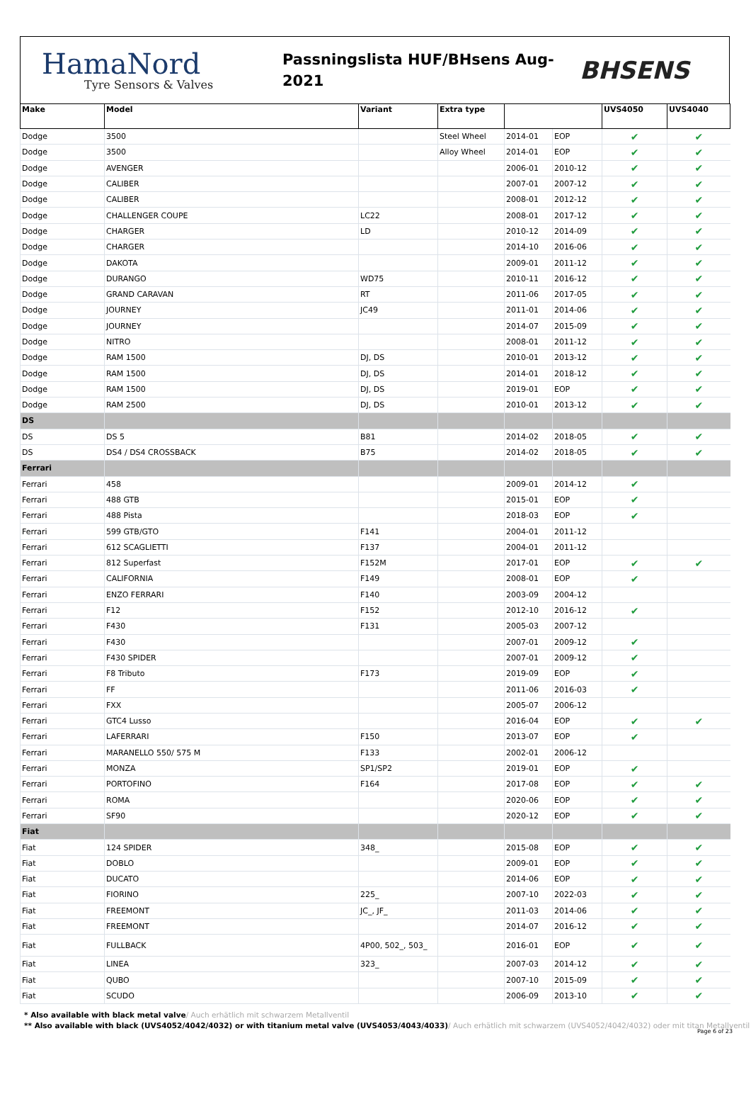HamaNord
Tyre Sensors & Valves
Passningslista HUF/BHsens Aug-
2021
BHSENS
| Make | Model | Variant | Extra type | | | UVS4050 | UVS4040 |
| --- | --- | --- | --- | --- | --- | --- | --- |
| Dodge | 3500 | | Steel Wheel | 2014-01 | EOP | ✔ | ✔ |
| Dodge | 3500 | | Alloy Wheel | 2014-01 | EOP | ✔ | ✔ |
| Dodge | AVENGER | | | 2006-01 | 2010-12 | ✔ | ✔ |
| Dodge | CALIBER | | | 2007-01 | 2007-12 | ✔ | ✔ |
| Dodge | CALIBER | | | 2008-01 | 2012-12 | ✔ | ✔ |
| Dodge | CHALLENGER COUPE | LC22 | | 2008-01 | 2017-12 | ✔ | ✔ |
| Dodge | CHARGER | LD | | 2010-12 | 2014-09 | ✔ | ✔ |
| Dodge | CHARGER | | | 2014-10 | 2016-06 | ✔ | ✔ |
| Dodge | DAKOTA | | | 2009-01 | 2011-12 | ✔ | ✔ |
| Dodge | DURANGO | WD75 | | 2010-11 | 2016-12 | ✔ | ✔ |
| Dodge | GRAND CARAVAN | RT | | 2011-06 | 2017-05 | ✔ | ✔ |
| Dodge | JOURNEY | JC49 | | 2011-01 | 2014-06 | ✔ | ✔ |
| Dodge | JOURNEY | | | 2014-07 | 2015-09 | ✔ | ✔ |
| Dodge | NITRO | | | 2008-01 | 2011-12 | ✔ | ✔ |
| Dodge | RAM 1500 | DJ, DS | | 2010-01 | 2013-12 | ✔ | ✔ |
| Dodge | RAM 1500 | DJ, DS | | 2014-01 | 2018-12 | ✔ | ✔ |
| Dodge | RAM 1500 | DJ, DS | | 2019-01 | EOP | ✔ | ✔ |
| Dodge | RAM 2500 | DJ, DS | | 2010-01 | 2013-12 | ✔ | ✔ |
| DS | | | | | | | |
| DS | DS 5 | B81 | | 2014-02 | 2018-05 | ✔ | ✔ |
| DS | DS4 / DS4 CROSSBACK | B75 | | 2014-02 | 2018-05 | ✔ | ✔ |
| Ferrari | | | | | | | |
| Ferrari | 458 | | | 2009-01 | 2014-12 | ✔ | |
| Ferrari | 488 GTB | | | 2015-01 | EOP | ✔ | |
| Ferrari | 488 Pista | | | 2018-03 | EOP | ✔ | |
| Ferrari | 599 GTB/GTO | F141 | | 2004-01 | 2011-12 | | |
| Ferrari | 612 SCAGLIETTI | F137 | | 2004-01 | 2011-12 | | |
| Ferrari | 812 Superfast | F152M | | 2017-01 | EOP | ✔ | ✔ |
| Ferrari | CALIFORNIA | F149 | | 2008-01 | EOP | ✔ | |
| Ferrari | ENZO FERRARI | F140 | | 2003-09 | 2004-12 | | |
| Ferrari | F12 | F152 | | 2012-10 | 2016-12 | ✔ | |
| Ferrari | F430 | F131 | | 2005-03 | 2007-12 | | |
| Ferrari | F430 | | | 2007-01 | 2009-12 | ✔ | |
| Ferrari | F430 SPIDER | | | 2007-01 | 2009-12 | ✔ | |
| Ferrari | F8 Tributo | F173 | | 2019-09 | EOP | ✔ | |
| Ferrari | FF | | | 2011-06 | 2016-03 | ✔ | |
| Ferrari | FXX | | | 2005-07 | 2006-12 | | |
| Ferrari | GTC4 Lusso | | | 2016-04 | EOP | ✔ | ✔ |
| Ferrari | LAFERRARI | F150 | | 2013-07 | EOP | ✔ | |
| Ferrari | MARANELLO 550/ 575 M | F133 | | 2002-01 | 2006-12 | | |
| Ferrari | MONZA | SP1/SP2 | | 2019-01 | EOP | ✔ | |
| Ferrari | PORTOFINO | F164 | | 2017-08 | EOP | ✔ | ✔ |
| Ferrari | ROMA | | | 2020-06 | EOP | ✔ | ✔ |
| Ferrari | SF90 | | | 2020-12 | EOP | ✔ | ✔ |
| Fiat | | | | | | | |
| Fiat | 124 SPIDER | 348_ | | 2015-08 | EOP | ✔ | ✔ |
| Fiat | DOBLO | | | 2009-01 | EOP | ✔ | ✔ |
| Fiat | DUCATO | | | 2014-06 | EOP | ✔ | ✔ |
| Fiat | FIORINO | 225_ | | 2007-10 | 2022-03 | ✔ | ✔ |
| Fiat | FREEMONT | JC_, JF_ | | 2011-03 | 2014-06 | ✔ | ✔ |
| Fiat | FREEMONT | | | 2014-07 | 2016-12 | ✔ | ✔ |
| Fiat | FULLBACK | 4P00, 502_, 503_ | | 2016-01 | EOP | ✔ | ✔ |
| Fiat | LINEA | 323_ | | 2007-03 | 2014-12 | ✔ | ✔ |
| Fiat | QUBO | | | 2007-10 | 2015-09 | ✔ | ✔ |
| Fiat | SCUDO | | | 2006-09 | 2013-10 | ✔ | ✔ |
* Also available with black metal valve/ Auch erhätlich mit schwarzem Metallventil
** Also available with black (UVS4052/4042/4032) or with titanium metal valve (UVS4053/4043/4033)/ Auch erhätlich mit schwarzem (UVS4052/4042/4032) oder mit titan Metallventil
Page 6 of 23